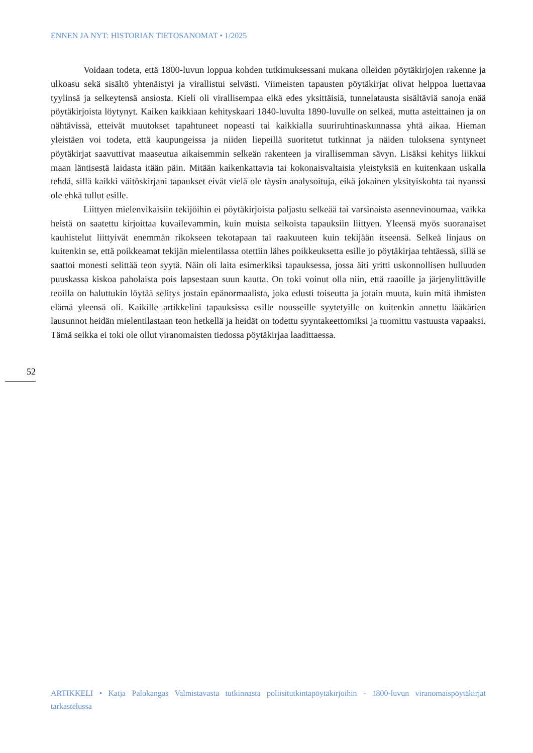ENNEN JA NYT: HISTORIAN TIETOSANOMAT • 1/2025
Voidaan todeta, että 1800-luvun loppua kohden tutkimuksessani mukana olleiden pöytäkirjojen rakenne ja ulkoasu sekä sisältö yhtenäistyi ja virallistui selvästi. Viimeisten tapausten pöytäkirjat olivat helppoa luettavaa tyylinsä ja selkeytensä ansiosta. Kieli oli virallisempaa eikä edes yksittäisiä, tunnelatausta sisältäviä sanoja enää pöytäkirjoista löytynyt. Kaiken kaikkiaan kehityskaari 1840-luvulta 1890-luvulle on selkeä, mutta asteittainen ja on nähtävissä, etteivät muutokset tapahtuneet nopeasti tai kaikkialla suuriruhtinaskunnassa yhtä aikaa. Hieman yleistäen voi todeta, että kaupungeissa ja niiden liepeillä suoritetut tutkinnat ja näiden tuloksena syntyneet pöytäkirjat saavuttivat maaseutua aikaisemmin selkeän rakenteen ja virallisemman sävyn. Lisäksi kehitys liikkui maan läntisestä laidasta itään päin. Mitään kaikenkattavia tai kokonaisvaltaisia yleistyksiä en kuitenkaan uskalla tehdä, sillä kaikki väitöskirjani tapaukset eivät vielä ole täysin analysoituja, eikä jokainen yksityiskohta tai nyanssi ole ehkä tullut esille.
Liittyen mielenvikaisiin tekijöihin ei pöytäkirjoista paljastu selkeää tai varsinaista asennevinoumaa, vaikka heistä on saatettu kirjoittaa kuvailevammin, kuin muista seikoista tapauksiin liittyen. Yleensä myös suoranaiset kauhistelut liittyivät enemmän rikokseen tekotapaan tai raakuuteen kuin tekijään itseensä. Selkeä linjaus on kuitenkin se, että poikkeamat tekijän mielentilassa otettiin lähes poikkeuksetta esille jo pöytäkirjaa tehtäessä, sillä se saattoi monesti selittää teon syytä. Näin oli laita esimerkiksi tapauksessa, jossa äiti yritti uskonnollisen hulluuden puuskassa kiskoa paholaista pois lapsestaan suun kautta. On toki voinut olla niin, että raaoille ja järjenylittäville teoilla on haluttukin löytää selitys jostain epänormaalista, joka edusti toiseutta ja jotain muuta, kuin mitä ihmisten elämä yleensä oli. Kaikille artikkelini tapauksissa esille nousseille syytetyille on kuitenkin annettu lääkärien lausunnot heidän mielentilastaan teon hetkellä ja heidät on todettu syyntakeettomiksi ja tuomittu vastuusta vapaaksi. Tämä seikka ei toki ole ollut viranomaisten tiedossa pöytäkirjaa laadittaessa.
52
ARTIKKELI • Katja Palokangas Valmistavasta tutkinnasta poliisitutkintapöytäkirjoihin - 1800-luvun viranomaispöytäkirjat tarkastelussa